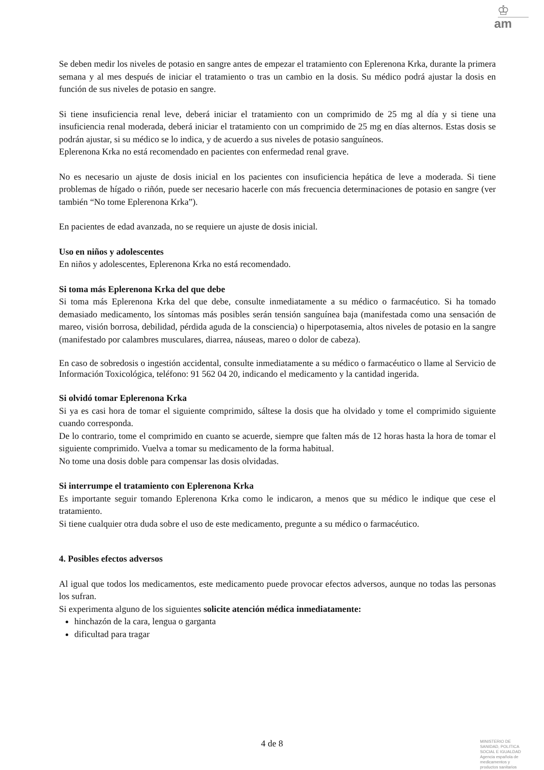♔
am
Se deben medir los niveles de potasio en sangre antes de empezar el tratamiento con Eplerenona Krka, durante la primera semana y al mes después de iniciar el tratamiento o tras un cambio en la dosis. Su médico podrá ajustar la dosis en función de sus niveles de potasio en sangre.
Si tiene insuficiencia renal leve, deberá iniciar el tratamiento con un comprimido de 25 mg al día y si tiene una insuficiencia renal moderada, deberá iniciar el tratamiento con un comprimido de 25 mg en días alternos. Estas dosis se podrán ajustar, si su médico se lo indica, y de acuerdo a sus niveles de potasio sanguíneos.
Eplerenona Krka no está recomendado en pacientes con enfermedad renal grave.
No es necesario un ajuste de dosis inicial en los pacientes con insuficiencia hepática de leve a moderada. Si tiene problemas de hígado o riñón, puede ser necesario hacerle con más frecuencia determinaciones de potasio en sangre (ver también “No tome Eplerenona Krka”).
En pacientes de edad avanzada, no se requiere un ajuste de dosis inicial.
Uso en niños y adolescentes
En niños y adolescentes, Eplerenona Krka no está recomendado.
Si toma más Eplerenona Krka del que debe
Si toma más Eplerenona Krka del que debe, consulte inmediatamente a su médico o farmacéutico. Si ha tomado demasiado medicamento, los síntomas más posibles serán tensión sanguínea baja (manifestada como una sensación de mareo, visión borrosa, debilidad, pérdida aguda de la consciencia) o hiperpotasemia, altos niveles de potasio en la sangre (manifestado por calambres musculares, diarrea, náuseas, mareo o dolor de cabeza).
En caso de sobredosis o ingestión accidental, consulte inmediatamente a su médico o farmacéutico o llame al Servicio de Información Toxicológica, teléfono: 91 562 04 20, indicando el medicamento y la cantidad ingerida.
Si olvidó tomar Eplerenona Krka
Si ya es casi hora de tomar el siguiente comprimido, sáltese la dosis que ha olvidado y tome el comprimido siguiente cuando corresponda.
De lo contrario, tome el comprimido en cuanto se acuerde, siempre que falten más de 12 horas hasta la hora de tomar el siguiente comprimido. Vuelva a tomar su medicamento de la forma habitual.
No tome una dosis doble para compensar las dosis olvidadas.
Si interrumpe el tratamiento con Eplerenona Krka
Es importante seguir tomando Eplerenona Krka como le indicaron, a menos que su médico le indique que cese el tratamiento.
Si tiene cualquier otra duda sobre el uso de este medicamento, pregunte a su médico o farmacéutico.
4. Posibles efectos adversos
Al igual que todos los medicamentos, este medicamento puede provocar efectos adversos, aunque no todas las personas los sufran.
Si experimenta alguno de los siguientes solicite atención médica inmediatamente:
hinchazón de la cara, lengua o garganta
dificultad para tragar
4 de 8
MINISTERIO DE
SANIDAD, POLITICA
SOCIAL E IGUALDAD
Agencia española de
medicamentos y
productos sanitarios